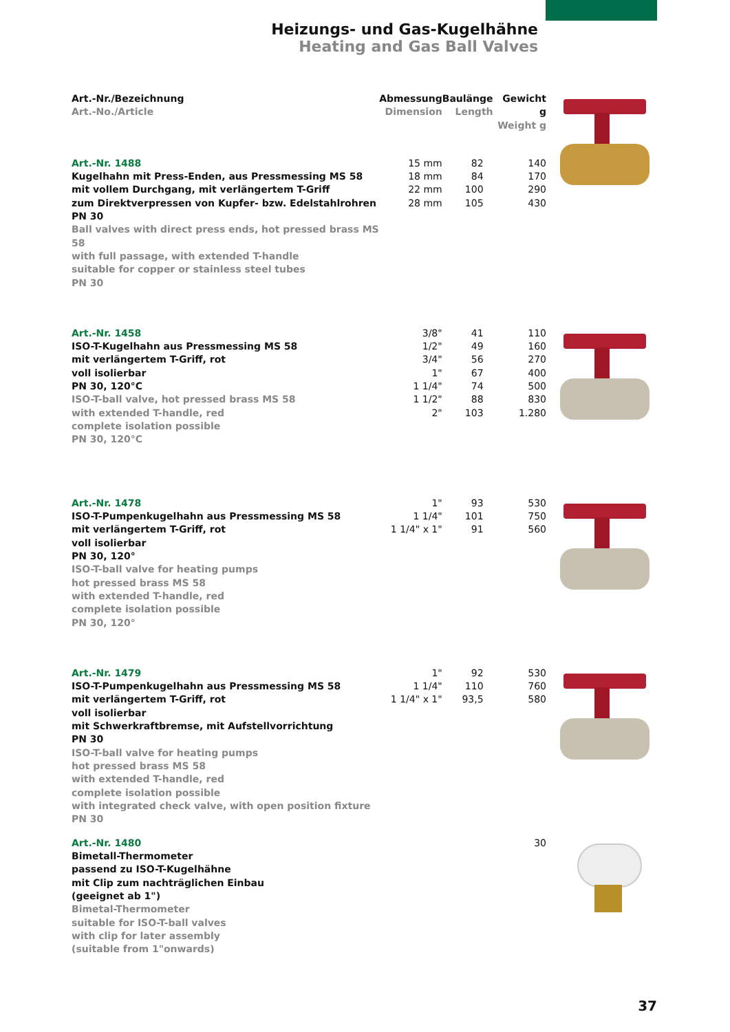Heizungs- und Gas-Kugelhähne
Heating and Gas Ball Valves
| Art.-Nr./Bezeichnung Art.-No./Article | Abmessung Dimension | Baulänge Length | Gewicht g Weight g | |
| Art.-Nr. 1488 Kugelhahn mit Press-Enden, aus Pressmessing MS 58 mit vollem Durchgang, mit verlängertem T-Griff zum Direktverpressen von Kupfer- bzw. Edelstahlrohren PN 30 Ball valves with direct press ends, hot pressed brass MS 58 with full passage, with extended T-handle suitable for copper or stainless steel tubes PN 30 | 15 mm 18 mm 22 mm 28 mm | 82 84 100 105 | 140 170 290 430 | |
| Art.-Nr. 1458 ISO-T-Kugelhahn aus Pressmessing MS 58 mit verlängertem T-Griff, rot voll isolierbar PN 30, 120°C ISO-T-ball valve, hot pressed brass MS 58 with extended T-handle, red complete isolation possible PN 30, 120°C | 3/8" 1/2" 3/4" 1" 1 1/4" 1 1/2" 2" | 41 49 56 67 74 88 103 | 110 160 270 400 500 830 1.280 | |
| Art.-Nr. 1478 ISO-T-Pumpenkugelhahn aus Pressmessing MS 58 mit verlängertem T-Griff, rot voll isolierbar PN 30, 120° ISO-T-ball valve for heating pumps hot pressed brass MS 58 with extended T-handle, red complete isolation possible PN 30, 120° | 1" 1 1/4" 1 1/4" x 1" | 93 101 91 | 530 750 560 | |
| Art.-Nr. 1479 ISO-T-Pumpenkugelhahn aus Pressmessing MS 58 mit verlängertem T-Griff, rot voll isolierbar mit Schwerkraftbremse, mit Aufstellvorrichtung PN 30 ISO-T-ball valve for heating pumps hot pressed brass MS 58 with extended T-handle, red complete isolation possible with integrated check valve, with open position fixture PN 30 | 1" 1 1/4" 1 1/4" x 1" | 92 110 93,5 | 530 760 580 | |
| Art.-Nr. 1480 Bimetall-Thermometer passend zu ISO-T-Kugelhähne mit Clip zum nachträglichen Einbau (geeignet ab 1") Bimetal-Thermometer suitable for ISO-T-ball valves with clip for later assembly (suitable from 1"onwards) | | | 30 | |
37